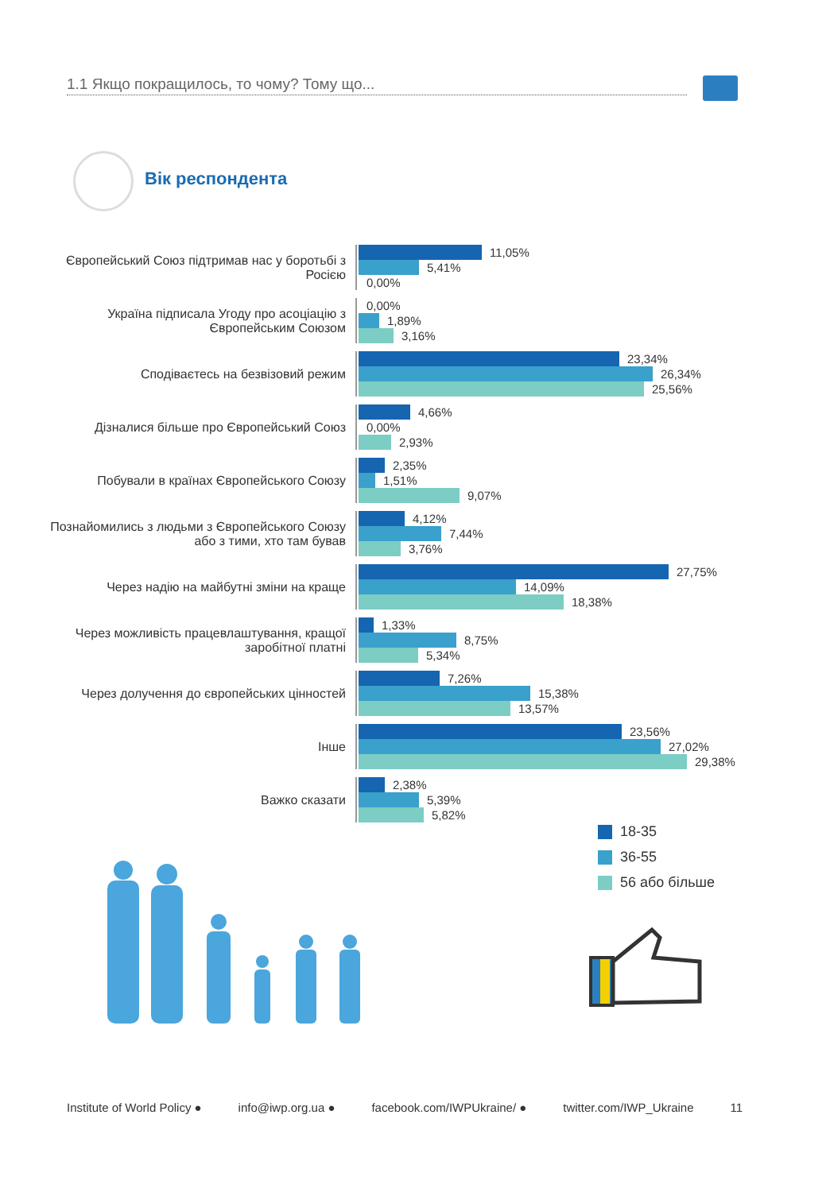1.1 Якщо покращилось, то чому? Тому що...
Вік респондента
Європейський Союз підтримав нас у боротьбі з Росією
11,05%
5,41%
0,00%
Україна підписала Угоду про асоціацію з Європейським Союзом
0,00%
1,89%
3,16%
Сподіваєтесь на безвізовий режим
23,34%
26,34%
25,56%
Дізналися більше про Європейський Союз
4,66%
0,00%
2,93%
Побували в країнах Європейського Союзу
2,35%
1,51%
9,07%
Познайомились з людьми з Європейського Союзу або з тими, хто там бував
4,12%
7,44%
3,76%
Через надію на майбутні зміни на краще
27,75%
14,09%
18,38%
Через можливість працевлаштування, кращої заробітної платні
1,33%
8,75%
5,34%
Через долучення до європейських цінностей
7,26%
15,38%
13,57%
Інше
23,56%
27,02%
29,38%
Важко сказати
2,38%
5,39%
5,82%
18-35
36-55
56 або більше
Institute of World Policy ● info@iwp.org.ua ● facebook.com/IWPUkraine/ ● twitter.com/IWP_Ukraine 11